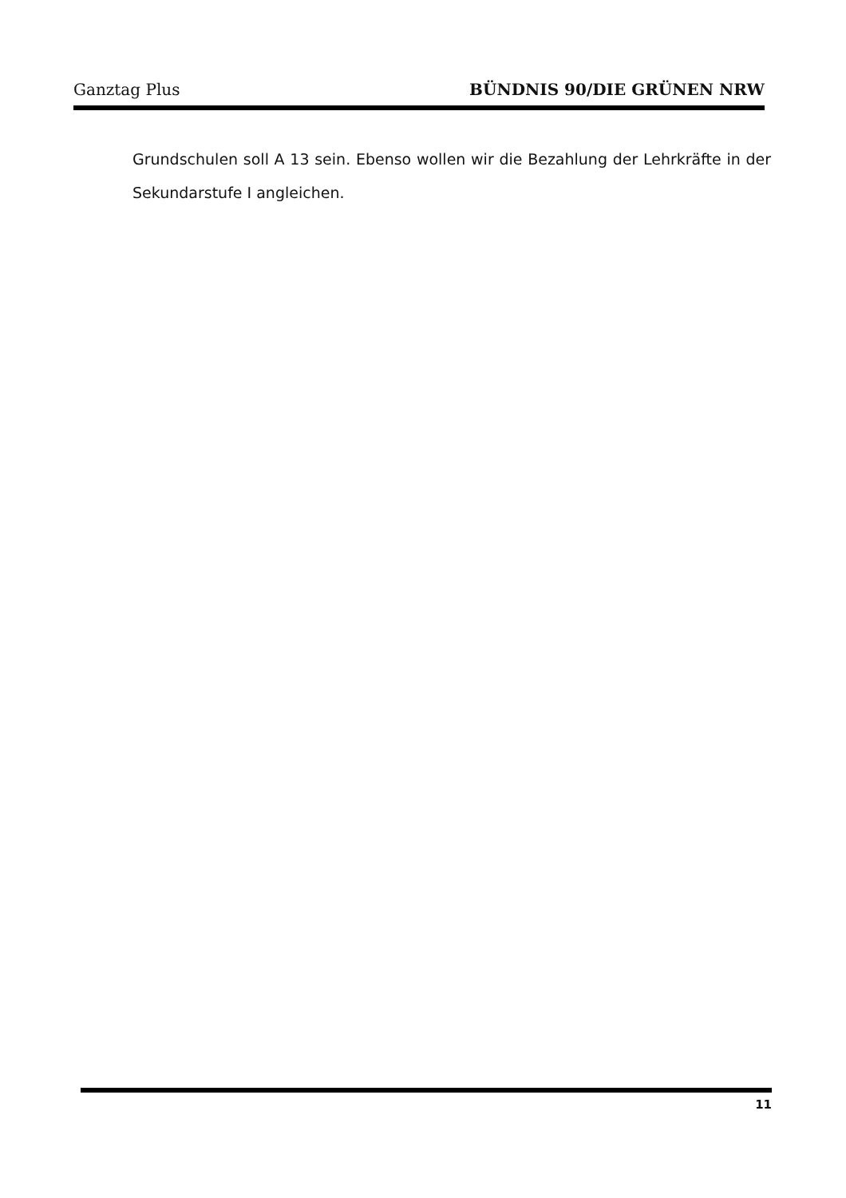Ganztag Plus BÜNDNIS 90/DIE GRÜNEN NRW
Grundschulen soll A 13 sein. Ebenso wollen wir die Bezahlung der Lehrkräfte in der Sekundarstufe I angleichen.
11